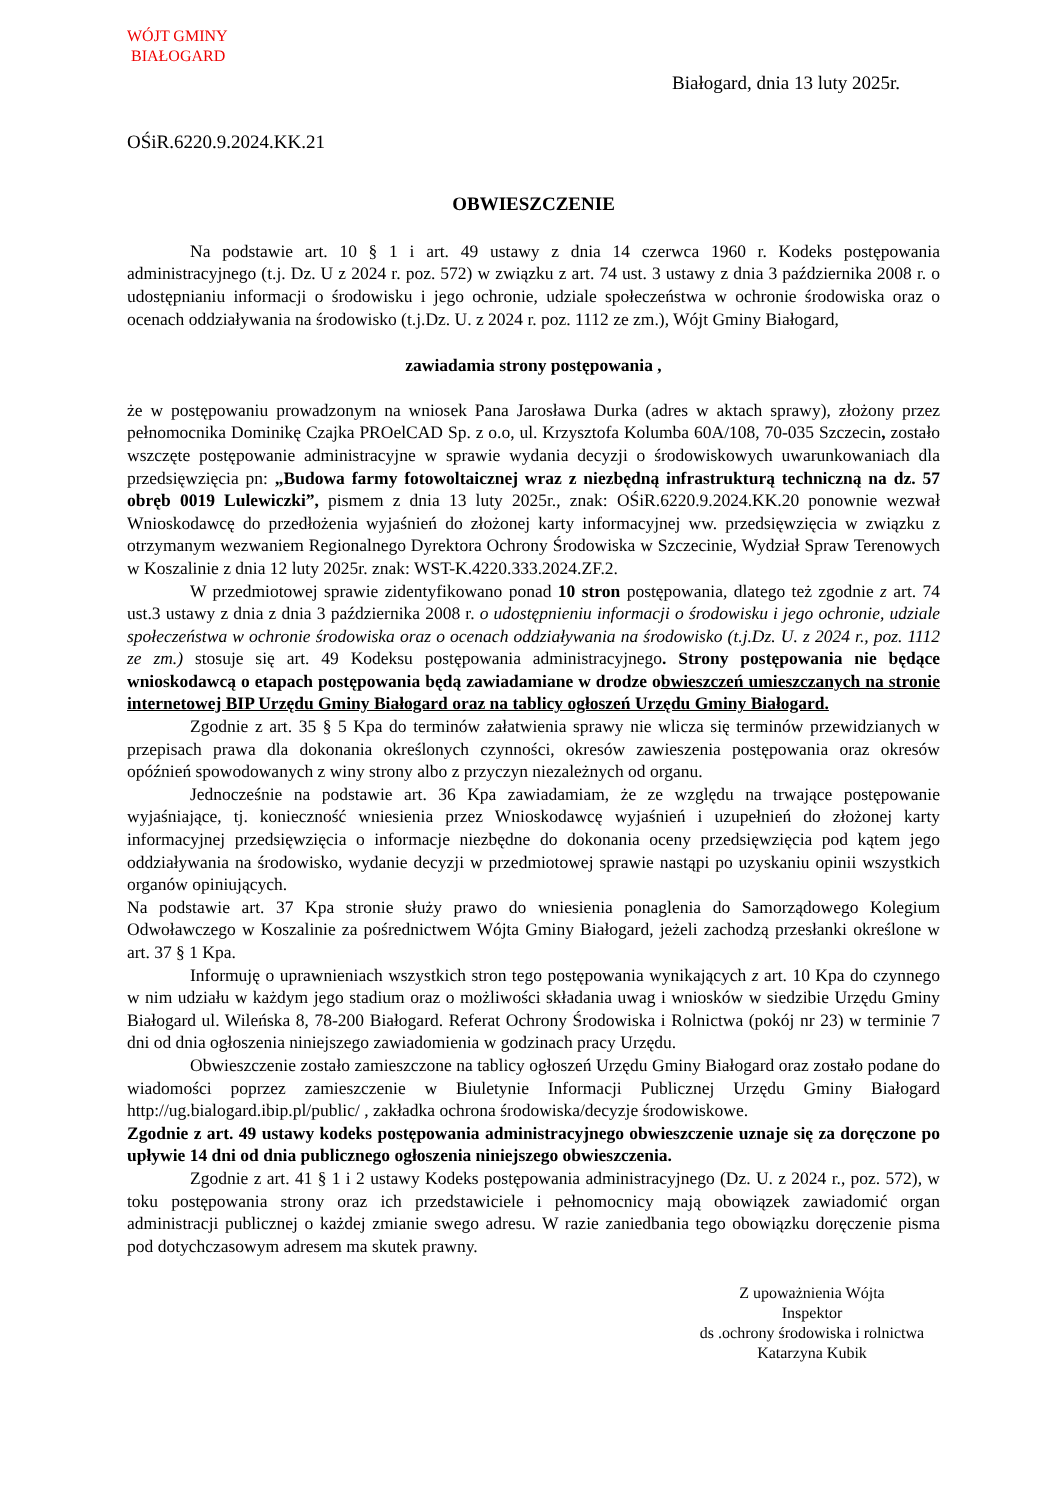WÓJT GMINY
BIAŁOGARD
Białogard, dnia 13 luty 2025r.
OŚiR.6220.9.2024.KK.21
OBWIESZCZENIE
Na podstawie art. 10 § 1 i art. 49 ustawy z dnia 14 czerwca 1960 r. Kodeks postępowania administracyjnego (t.j. Dz. U z 2024 r. poz. 572) w związku z art. 74 ust. 3 ustawy z dnia 3 października 2008 r. o udostępnianiu informacji o środowisku i jego ochronie, udziale społeczeństwa w ochronie środowiska oraz o ocenach oddziaływania na środowisko (t.j.Dz. U. z 2024 r. poz. 1112 ze zm.), Wójt Gminy Białogard,
zawiadamia strony postępowania ,
że w postępowaniu prowadzonym na wniosek Pana Jarosława Durka (adres w aktach sprawy), złożony przez pełnomocnika Dominikę Czajka PROelCAD Sp. z o.o, ul. Krzysztofa Kolumba 60A/108, 70-035 Szczecin, zostało wszczęte postępowanie administracyjne w sprawie wydania decyzji o środowiskowych uwarunkowaniach dla przedsięwzięcia pn: „Budowa farmy fotowoltaicznej wraz z niezbędną infrastrukturą techniczną na dz. 57 obręb 0019 Lulewiczki”, pismem z dnia 13 luty 2025r., znak: OŚiR.6220.9.2024.KK.20 ponownie wezwał Wnioskodawcę do przedłożenia wyjaśnień do złożonej karty informacyjnej ww. przedsięwzięcia w związku z otrzymanym wezwaniem Regionalnego Dyrektora Ochrony Środowiska w Szczecinie, Wydział Spraw Terenowych w Koszalinie z dnia 12 luty 2025r. znak: WST-K.4220.333.2024.ZF.2.
W przedmiotowej sprawie zidentyfikowano ponad 10 stron postępowania, dlatego też zgodnie z art. 74 ust.3 ustawy z dnia z dnia 3 października 2008 r. o udostępnieniu informacji o środowisku i jego ochronie, udziale społeczeństwa w ochronie środowiska oraz o ocenach oddziaływania na środowisko (t.j.Dz. U. z 2024 r., poz. 1112 ze zm.) stosuje się art. 49 Kodeksu postępowania administracyjnego. Strony postępowania nie będące wnioskodawcą o etapach postępowania będą zawiadamiane w drodze obwieszczeń umieszczanych na stronie internetowej BIP Urzędu Gminy Białogard oraz na tablicy ogłoszeń Urzędu Gminy Białogard.
Zgodnie z art. 35 § 5 Kpa do terminów załatwienia sprawy nie wlicza się terminów przewidzianych w przepisach prawa dla dokonania określonych czynności, okresów zawieszenia postępowania oraz okresów opóźnień spowodowanych z winy strony albo z przyczyn niezależnych od organu.
Jednocześnie na podstawie art. 36 Kpa zawiadamiam, że ze względu na trwające postępowanie wyjaśniające, tj. konieczność wniesienia przez Wnioskodawcę wyjaśnień i uzupełnień do złożonej karty informacyjnej przedsięwzięcia o informacje niezbędne do dokonania oceny przedsięwzięcia pod kątem jego oddziaływania na środowisko, wydanie decyzji w przedmiotowej sprawie nastąpi po uzyskaniu opinii wszystkich organów opiniujących.
Na podstawie art. 37 Kpa stronie służy prawo do wniesienia ponaglenia do Samorządowego Kolegium Odwoławczego w Koszalinie za pośrednictwem Wójta Gminy Białogard, jeżeli zachodzą przesłanki określone w art. 37 § 1 Kpa.
Informuję o uprawnieniach wszystkich stron tego postępowania wynikających z art. 10 Kpa do czynnego w nim udziału w każdym jego stadium oraz o możliwości składania uwag i wniosków w siedzibie Urzędu Gminy Białogard ul. Wileńska 8, 78-200 Białogard. Referat Ochrony Środowiska i Rolnictwa (pokój nr 23) w terminie 7 dni od dnia ogłoszenia niniejszego zawiadomienia w godzinach pracy Urzędu.
Obwieszczenie zostało zamieszczone na tablicy ogłoszeń Urzędu Gminy Białogard oraz zostało podane do wiadomości poprzez zamieszczenie w Biuletynie Informacji Publicznej Urzędu Gminy Białogard http://ug.bialogard.ibip.pl/public/ , zakładka ochrona środowiska/decyzje środowiskowe.
Zgodnie z art. 49 ustawy kodeks postępowania administracyjnego obwieszczenie uznaje się za doręczone po upływie 14 dni od dnia publicznego ogłoszenia niniejszego obwieszczenia.
Zgodnie z art. 41 § 1 i 2 ustawy Kodeks postępowania administracyjnego (Dz. U. z 2024 r., poz. 572), w toku postępowania strony oraz ich przedstawiciele i pełnomocnicy mają obowiązek zawiadomić organ administracji publicznej o każdej zmianie swego adresu. W razie zaniedbania tego obowiązku doręczenie pisma pod dotychczasowym adresem ma skutek prawny.
Z upoważnienia Wójta
Inspektor
ds .ochrony środowiska i rolnictwa
Katarzyna Kubik